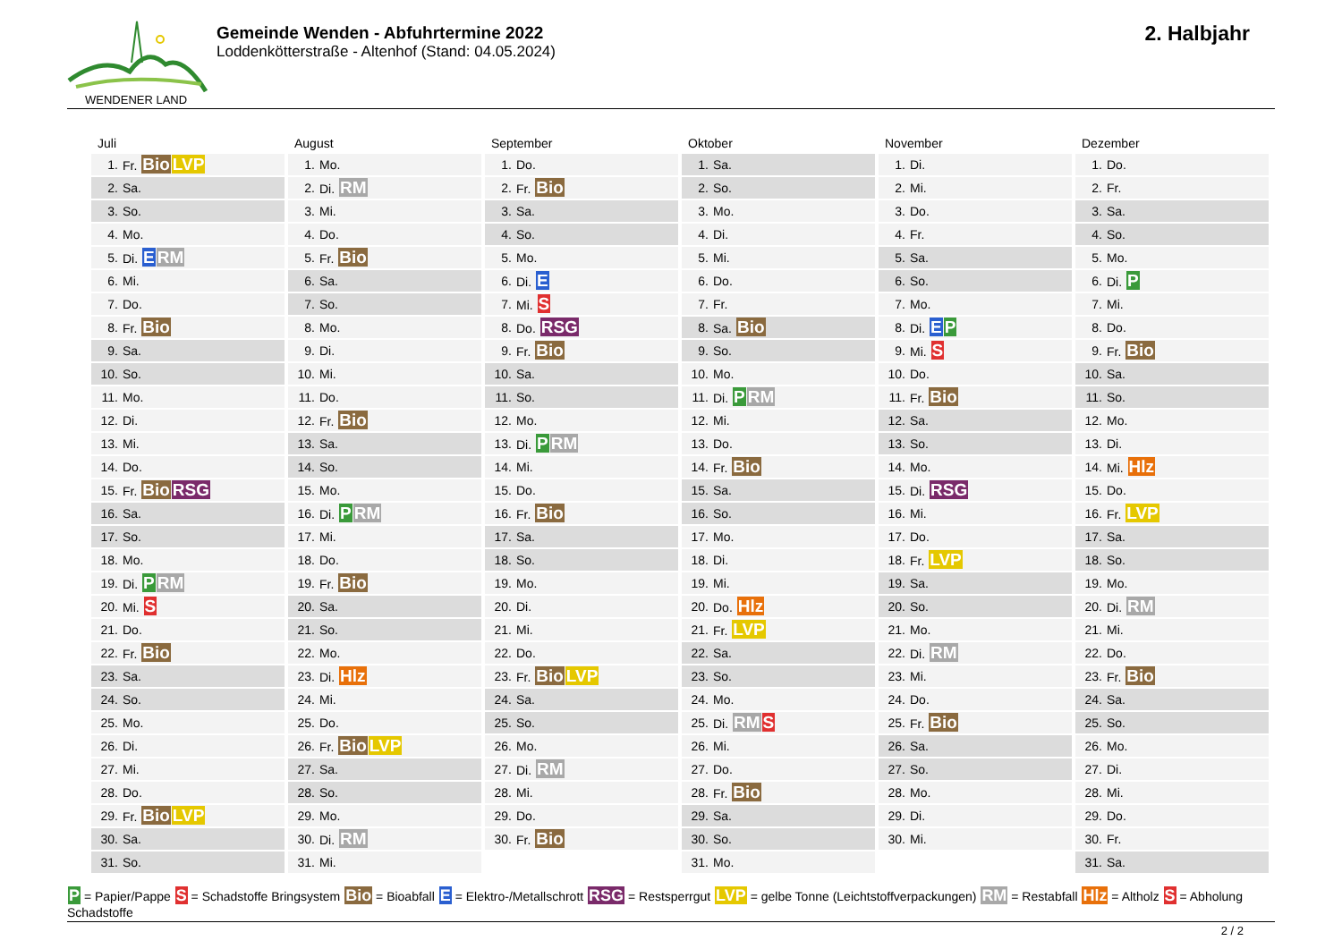WENDENER LAND
Gemeinde Wenden - Abfuhrtermine 2022
Loddenkötterstraße - Altenhof (Stand: 04.05.2024)
2. Halbjahr
Juli
| 1. | Fr. Bio LVP |
| 2. | Sa. |
| 3. | So. |
| 4. | Mo. |
| 5. | Di. E RM |
| 6. | Mi. |
| 7. | Do. |
| 8. | Fr. Bio |
| 9. | Sa. |
| 10. | So. |
| 11. | Mo. |
| 12. | Di. |
| 13. | Mi. |
| 14. | Do. |
| 15. | Fr. Bio RSG |
| 16. | Sa. |
| 17. | So. |
| 18. | Mo. |
| 19. | Di. P RM |
| 20. | Mi. S |
| 21. | Do. |
| 22. | Fr. Bio |
| 23. | Sa. |
| 24. | So. |
| 25. | Mo. |
| 26. | Di. |
| 27. | Mi. |
| 28. | Do. |
| 29. | Fr. Bio LVP |
| 30. | Sa. |
| 31. | So. |
August
| 1. | Mo. |
| 2. | Di. RM |
| 3. | Mi. |
| 4. | Do. |
| 5. | Fr. Bio |
| 6. | Sa. |
| 7. | So. |
| 8. | Mo. |
| 9. | Di. |
| 10. | Mi. |
| 11. | Do. |
| 12. | Fr. Bio |
| 13. | Sa. |
| 14. | So. |
| 15. | Mo. |
| 16. | Di. P RM |
| 17. | Mi. |
| 18. | Do. |
| 19. | Fr. Bio |
| 20. | Sa. |
| 21. | So. |
| 22. | Mo. |
| 23. | Di. Hlz |
| 24. | Mi. |
| 25. | Do. |
| 26. | Fr. Bio LVP |
| 27. | Sa. |
| 28. | So. |
| 29. | Mo. |
| 30. | Di. RM |
| 31. | Mi. |
September
| 1. | Do. |
| 2. | Fr. Bio |
| 3. | Sa. |
| 4. | So. |
| 5. | Mo. |
| 6. | Di. E |
| 7. | Mi. S |
| 8. | Do. RSG |
| 9. | Fr. Bio |
| 10. | Sa. |
| 11. | So. |
| 12. | Mo. |
| 13. | Di. P RM |
| 14. | Mi. |
| 15. | Do. |
| 16. | Fr. Bio |
| 17. | Sa. |
| 18. | So. |
| 19. | Mo. |
| 20. | Di. |
| 21. | Mi. |
| 22. | Do. |
| 23. | Fr. Bio LVP |
| 24. | Sa. |
| 25. | So. |
| 26. | Mo. |
| 27. | Di. RM |
| 28. | Mi. |
| 29. | Do. |
| 30. | Fr. Bio |
Oktober
| 1. | Sa. |
| 2. | So. |
| 3. | Mo. |
| 4. | Di. |
| 5. | Mi. |
| 6. | Do. |
| 7. | Fr. |
| 8. | Sa. Bio |
| 9. | So. |
| 10. | Mo. |
| 11. | Di. P RM |
| 12. | Mi. |
| 13. | Do. |
| 14. | Fr. Bio |
| 15. | Sa. |
| 16. | So. |
| 17. | Mo. |
| 18. | Di. |
| 19. | Mi. |
| 20. | Do. Hlz |
| 21. | Fr. LVP |
| 22. | Sa. |
| 23. | So. |
| 24. | Mo. |
| 25. | Di. RM S |
| 26. | Mi. |
| 27. | Do. |
| 28. | Fr. Bio |
| 29. | Sa. |
| 30. | So. |
| 31. | Mo. |
November
| 1. | Di. |
| 2. | Mi. |
| 3. | Do. |
| 4. | Fr. |
| 5. | Sa. |
| 6. | So. |
| 7. | Mo. |
| 8. | Di. E P |
| 9. | Mi. S |
| 10. | Do. |
| 11. | Fr. Bio |
| 12. | Sa. |
| 13. | So. |
| 14. | Mo. |
| 15. | Di. RSG |
| 16. | Mi. |
| 17. | Do. |
| 18. | Fr. LVP |
| 19. | Sa. |
| 20. | So. |
| 21. | Mo. |
| 22. | Di. RM |
| 23. | Mi. |
| 24. | Do. |
| 25. | Fr. Bio |
| 26. | Sa. |
| 27. | So. |
| 28. | Mo. |
| 29. | Di. |
| 30. | Mi. |
Dezember
| 1. | Do. |
| 2. | Fr. |
| 3. | Sa. |
| 4. | So. |
| 5. | Mo. |
| 6. | Di. P |
| 7. | Mi. |
| 8. | Do. |
| 9. | Fr. Bio |
| 10. | Sa. |
| 11. | So. |
| 12. | Mo. |
| 13. | Di. |
| 14. | Mi. Hlz |
| 15. | Do. |
| 16. | Fr. LVP |
| 17. | Sa. |
| 18. | So. |
| 19. | Mo. |
| 20. | Di. RM |
| 21. | Mi. |
| 22. | Do. |
| 23. | Fr. Bio |
| 24. | Sa. |
| 25. | So. |
| 26. | Mo. |
| 27. | Di. |
| 28. | Mi. |
| 29. | Do. |
| 30. | Fr. |
| 31. | Sa. |
P = Papier/Pappe S = Schadstoffe Bringsystem Bio = Bioabfall E = Elektro-/Metallschrott RSG = Restsperrgut LVP = gelbe Tonne (Leichtstoffverpackungen) RM = Restabfall Hlz = Altholz S = Abholung Schadstoffe
2 / 2